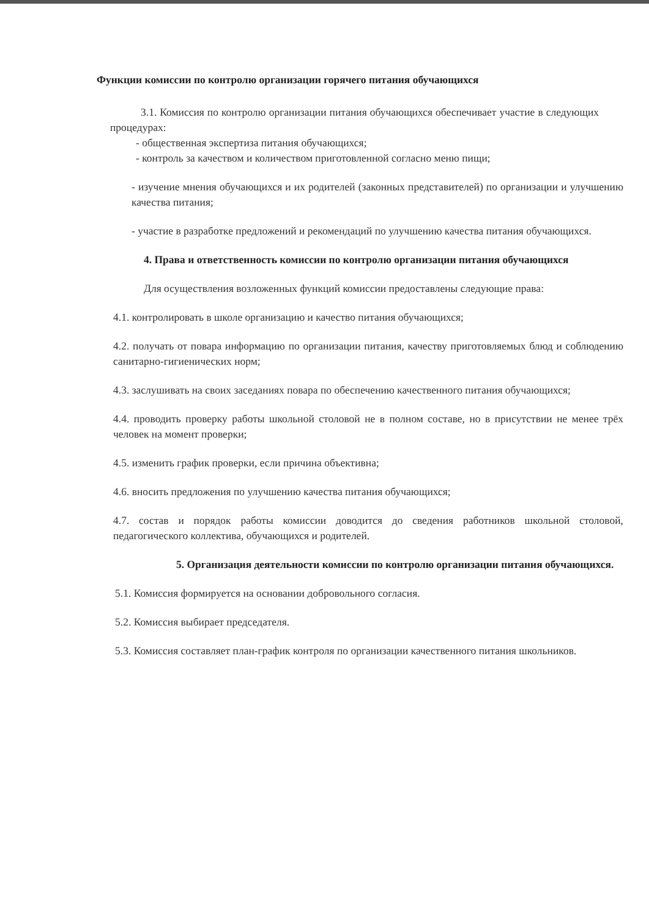Функции комиссии по контролю организации горячего питания обучающихся
3.1. Комиссия по контролю организации питания обучающихся обеспечивает участие в следующих процедурах:
- общественная экспертиза питания обучающихся;
- контроль за качеством и количеством приготовленной согласно меню пищи;
- изучение мнения обучающихся и их родителей (законных представителей) по организации и улучшению качества питания;
- участие в разработке предложений и рекомендаций по улучшению качества питания обучающихся.
4. Права и ответственность комиссии по контролю организации питания обучающихся
Для осуществления возложенных функций комиссии предоставлены следующие права:
4.1. контролировать в школе организацию и качество питания обучающихся;
4.2. получать от повара информацию по организации питания, качеству приготовляемых блюд и соблюдению санитарно-гигиенических норм;
4.3. заслушивать на своих заседаниях повара по обеспечению качественного питания обучающихся;
4.4. проводить проверку работы школьной столовой не в полном составе, но в присутствии не менее трёх человек на момент проверки;
4.5. изменить график проверки, если причина объективна;
4.6. вносить предложения по улучшению качества питания обучающихся;
4.7. состав и порядок работы комиссии доводится до сведения работников школьной столовой, педагогического коллектива, обучающихся и родителей.
5. Организация деятельности комиссии по контролю организации питания обучающихся.
5.1. Комиссия формируется на основании добровольного согласия.
5.2. Комиссия выбирает председателя.
5.3. Комиссия составляет план-график контроля по организации качественного питания школьников.